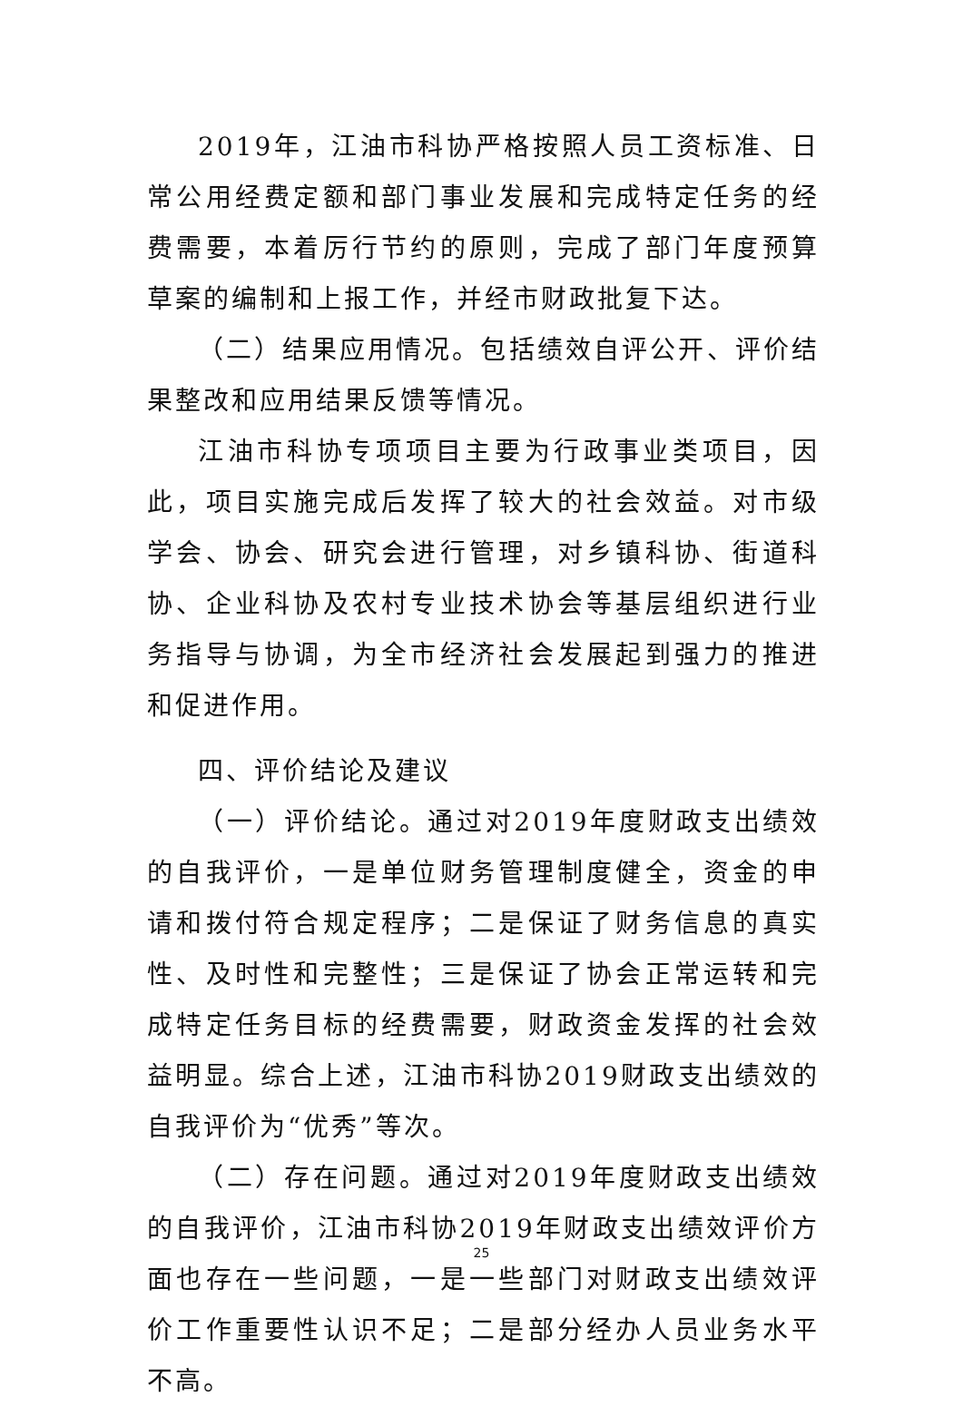2019年，江油市科协严格按照人员工资标准、日常公用经费定额和部门事业发展和完成特定任务的经费需要，本着厉行节约的原则，完成了部门年度预算草案的编制和上报工作，并经市财政批复下达。
（二）结果应用情况。包括绩效自评公开、评价结果整改和应用结果反馈等情况。
江油市科协专项项目主要为行政事业类项目，因此，项目实施完成后发挥了较大的社会效益。对市级学会、协会、研究会进行管理，对乡镇科协、街道科协、企业科协及农村专业技术协会等基层组织进行业务指导与协调，为全市经济社会发展起到强力的推进和促进作用。
四、评价结论及建议
（一）评价结论。通过对2019年度财政支出绩效的自我评价，一是单位财务管理制度健全，资金的申请和拨付符合规定程序；二是保证了财务信息的真实性、及时性和完整性；三是保证了协会正常运转和完成特定任务目标的经费需要，财政资金发挥的社会效益明显。综合上述，江油市科协2019财政支出绩效的自我评价为“优秀”等次。
（二）存在问题。通过对2019年度财政支出绩效的自我评价，江油市科协2019年财政支出绩效评价方面也存在一些问题，一是一些部门对财政支出绩效评价工作重要性认识不足；二是部分经办人员业务水平不高。
25